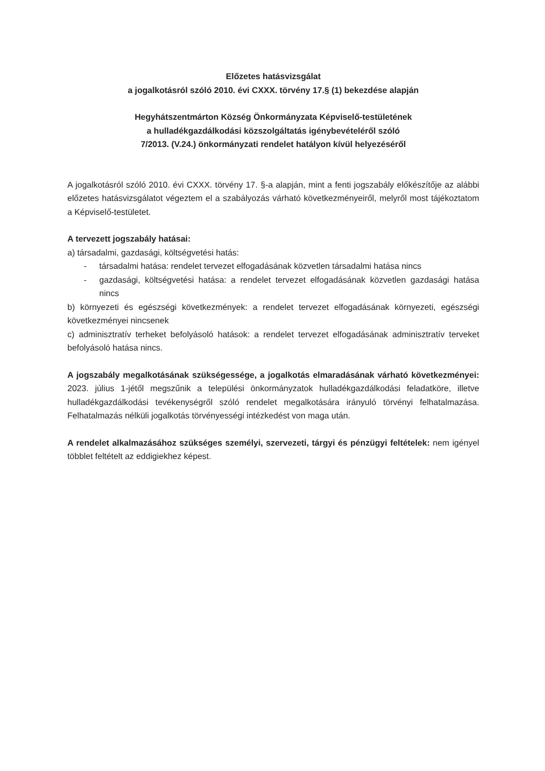Előzetes hatásvizsgálat
a jogalkotásról szóló 2010. évi CXXX. törvény 17.§ (1) bekezdése alapján
Hegyhátszentmárton Község Önkormányzata Képviselő-testületének
a hulladékgazdálkodási közszolgáltatás igénybevételéről szóló
7/2013. (V.24.) önkormányzati rendelet hatályon kívül helyezéséről
A jogalkotásról szóló 2010. évi CXXX. törvény 17. §-a alapján, mint a fenti jogszabály előkészítője az alábbi előzetes hatásvizsgálatot végeztem el a szabályozás várható következményeiről, melyről most tájékoztatom a Képviselő-testületet.
A tervezett jogszabály hatásai:
a) társadalmi, gazdasági, költségvetési hatás:
- társadalmi hatása: rendelet tervezet elfogadásának közvetlen társadalmi hatása nincs
- gazdasági, költségvetési hatása: a rendelet tervezet elfogadásának közvetlen gazdasági hatása nincs
b) környezeti és egészségi következmények: a rendelet tervezet elfogadásának környezeti, egészségi következményei nincsenek
c) adminisztratív terheket befolyásoló hatások: a rendelet tervezet elfogadásának adminisztratív terveket befolyásoló hatása nincs.
A jogszabály megalkotásának szükségessége, a jogalkotás elmaradásának várható következményei: 2023. július 1-jétől megszűnik a települési önkormányzatok hulladékgazdálkodási feladatköre, illetve hulladékgazdálkodási tevékenységről szóló rendelet megalkotására irányuló törvényi felhatalmazása. Felhatalmazás nélküli jogalkotás törvényességi intézkedést von maga után.
A rendelet alkalmazásához szükséges személyi, szervezeti, tárgyi és pénzügyi feltételek: nem igényel többlet feltételt az eddigiekhez képest.